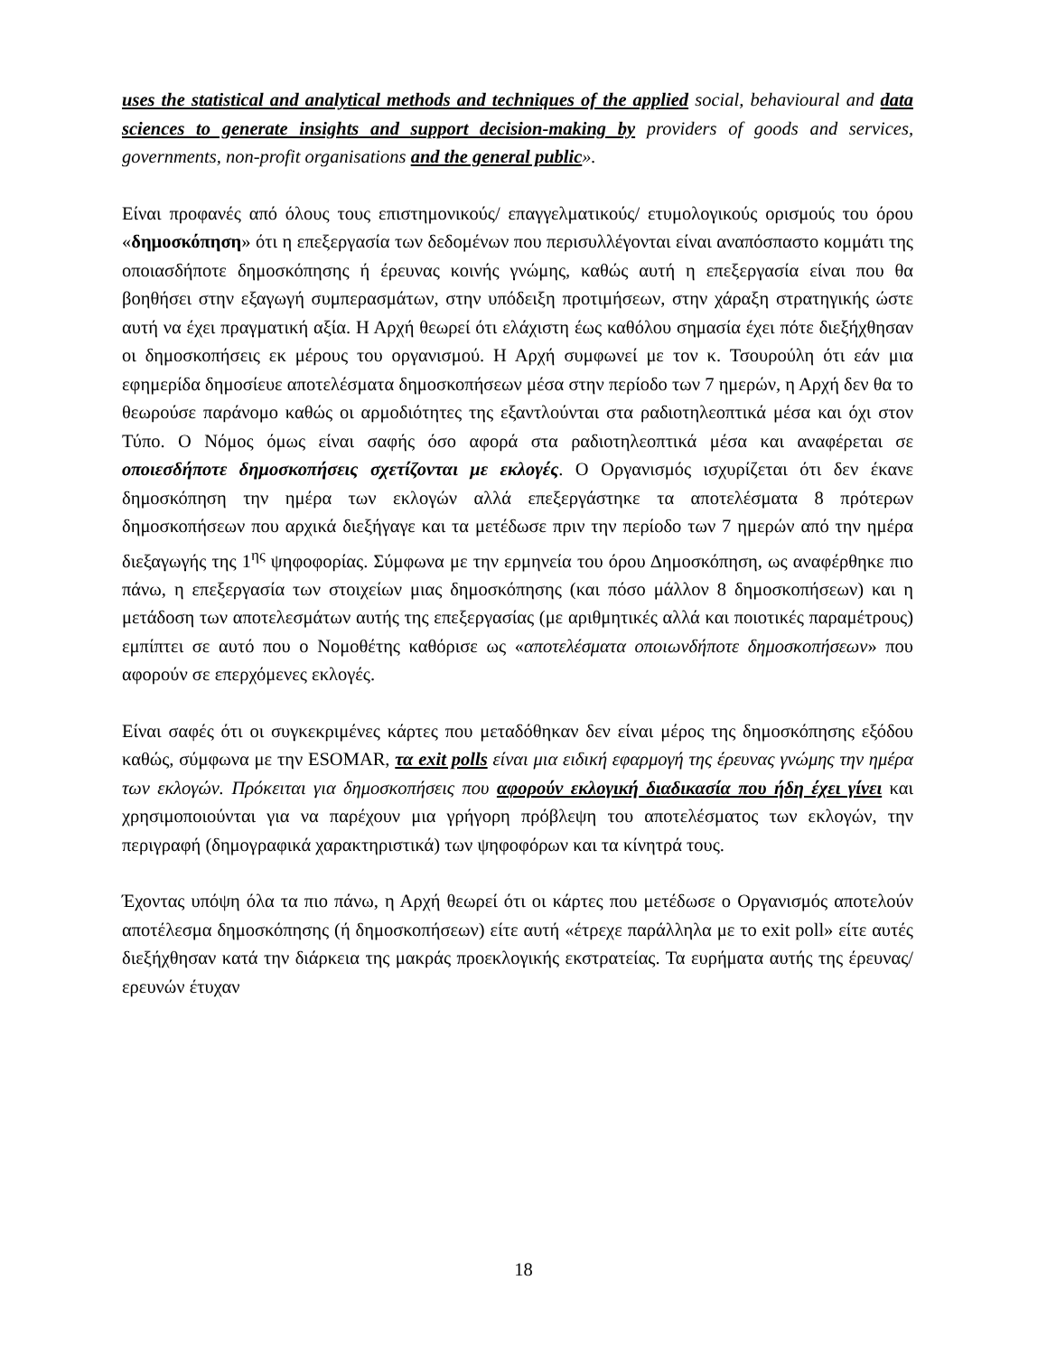uses the statistical and analytical methods and techniques of the applied social, behavioural and data sciences to generate insights and support decision-making by providers of goods and services, governments, non-profit organisations and the general public».
Είναι προφανές από όλους τους επιστημονικούς/ επαγγελματικούς/ ετυμολογικούς ορισμούς του όρου «δημοσκόπηση» ότι η επεξεργασία των δεδομένων που περισυλλέγονται είναι αναπόσπαστο κομμάτι της οποιασδήποτε δημοσκόπησης ή έρευνας κοινής γνώμης, καθώς αυτή η επεξεργασία είναι που θα βοηθήσει στην εξαγωγή συμπερασμάτων, στην υπόδειξη προτιμήσεων, στην χάραξη στρατηγικής ώστε αυτή να έχει πραγματική αξία. Η Αρχή θεωρεί ότι ελάχιστη έως καθόλου σημασία έχει πότε διεξήχθησαν οι δημοσκοπήσεις εκ μέρους του οργανισμού. Η Αρχή συμφωνεί με τον κ. Τσουρούλη ότι εάν μια εφημερίδα δημοσίευε αποτελέσματα δημοσκοπήσεων μέσα στην περίοδο των 7 ημερών, η Αρχή δεν θα το θεωρούσε παράνομο καθώς οι αρμοδιότητες της εξαντλούνται στα ραδιοτηλεοπτικά μέσα και όχι στον Τύπο. Ο Νόμος όμως είναι σαφής όσο αφορά στα ραδιοτηλεοπτικά μέσα και αναφέρεται σε οποιεσδήποτε δημοσκοπήσεις σχετίζονται με εκλογές. Ο Οργανισμός ισχυρίζεται ότι δεν έκανε δημοσκόπηση την ημέρα των εκλογών αλλά επεξεργάστηκε τα αποτελέσματα 8 πρότερων δημοσκοπήσεων που αρχικά διεξήγαγε και τα μετέδωσε πριν την περίοδο των 7 ημερών από την ημέρα διεξαγωγής της 1<sup>ης</sup> ψηφοφορίας. Σύμφωνα με την ερμηνεία του όρου Δημοσκόπηση, ως αναφέρθηκε πιο πάνω, η επεξεργασία των στοιχείων μιας δημοσκόπησης (και πόσο μάλλον 8 δημοσκοπήσεων) και η μετάδοση των αποτελεσμάτων αυτής της επεξεργασίας (με αριθμητικές αλλά και ποιοτικές παραμέτρους) εμπίπτει σε αυτό που ο Νομοθέτης καθόρισε ως «αποτελέσματα οποιωνδήποτε δημοσκοπήσεων» που αφορούν σε επερχόμενες εκλογές.
Είναι σαφές ότι οι συγκεκριμένες κάρτες που μεταδόθηκαν δεν είναι μέρος της δημοσκόπησης εξόδου καθώς, σύμφωνα με την ESOMAR, τα exit polls είναι μια ειδική εφαρμογή της έρευνας γνώμης την ημέρα των εκλογών. Πρόκειται για δημοσκοπήσεις που αφορούν εκλογική διαδικασία που ήδη έχει γίνει και χρησιμοποιούνται για να παρέχουν μια γρήγορη πρόβλεψη του αποτελέσματος των εκλογών, την περιγραφή (δημογραφικά χαρακτηριστικά) των ψηφοφόρων και τα κίνητρά τους.
Έχοντας υπόψη όλα τα πιο πάνω, η Αρχή θεωρεί ότι οι κάρτες που μετέδωσε ο Οργανισμός αποτελούν αποτέλεσμα δημοσκόπησης (ή δημοσκοπήσεων) είτε αυτή «έτρεχε παράλληλα με το exit poll» είτε αυτές διεξήχθησαν κατά την διάρκεια της μακράς προεκλογικής εκστρατείας. Τα ευρήματα αυτής της έρευνας/ερευνών έτυχαν
18